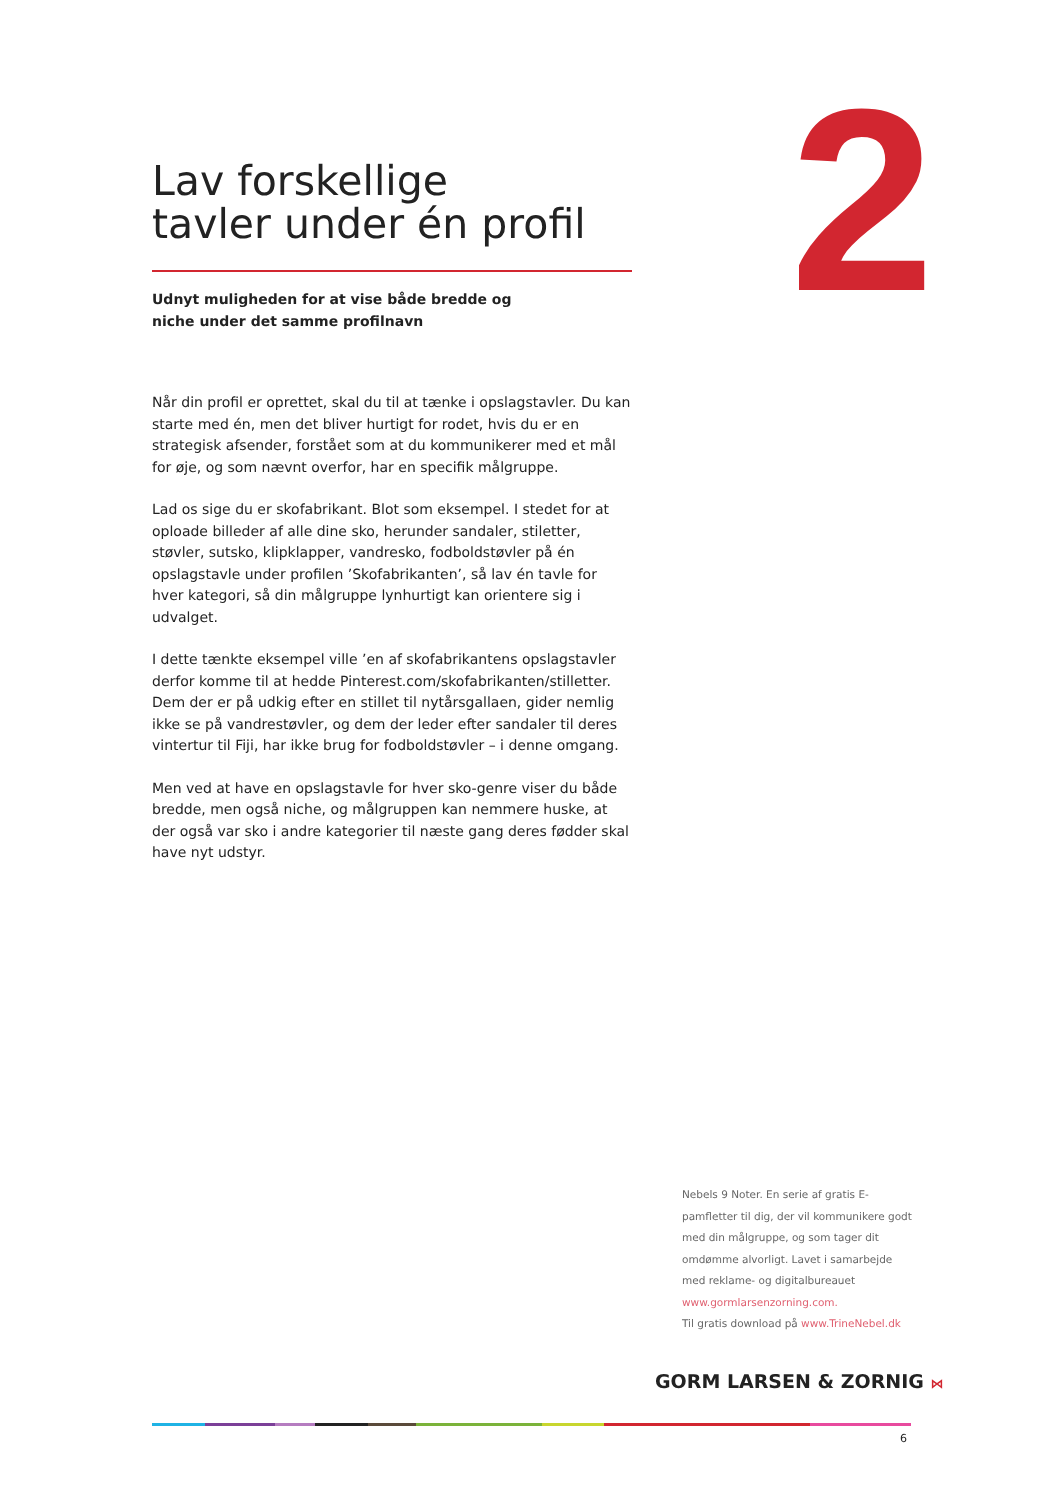2
Lav forskellige
tavler under én profil
Udnyt muligheden for at vise både bredde og
niche under det samme profilnavn
Når din profil er oprettet, skal du til at tænke i opslagstavler. Du kan starte med én, men det bliver hurtigt for rodet, hvis du er en strategisk afsender, forstået som at du kommunikerer med et mål for øje, og som nævnt overfor, har en specifik målgruppe.
Lad os sige du er skofabrikant. Blot som eksempel. I stedet for at oploade billeder af alle dine sko, herunder sandaler, stiletter, støvler, sutsko, klipklapper, vandresko, fodboldstøvler på én opslagstavle under profilen ’Skofabrikanten’, så lav én tavle for hver kategori, så din målgruppe lynhurtigt kan orientere sig i udvalget.
I dette tænkte eksempel ville ’en af skofabrikantens opslagstavler derfor komme til at hedde Pinterest.com/skofabrikanten/stilletter. Dem der er på udkig efter en stillet til nytårsgallaen, gider nemlig ikke se på vandrestøvler, og dem der leder efter sandaler til deres vintertur til Fiji, har ikke brug for fodboldstøvler – i denne omgang.
Men ved at have en opslagstavle for hver sko-genre viser du både bredde, men også niche, og målgruppen kan nemmere huske, at der også var sko i andre kategorier til næste gang deres fødder skal have nyt udstyr.
Nebels 9 Noter. En serie af gratis E-pamfletter til dig, der vil kommunikere godt med din målgruppe, og som tager dit omdømme alvorligt. Lavet i samarbejde med reklame- og digitalbureauet www.gormlarsenzorning.com.
Til gratis download på www.TrineNebel.dk
GORM LARSEN & ZORNIG ⋈
6